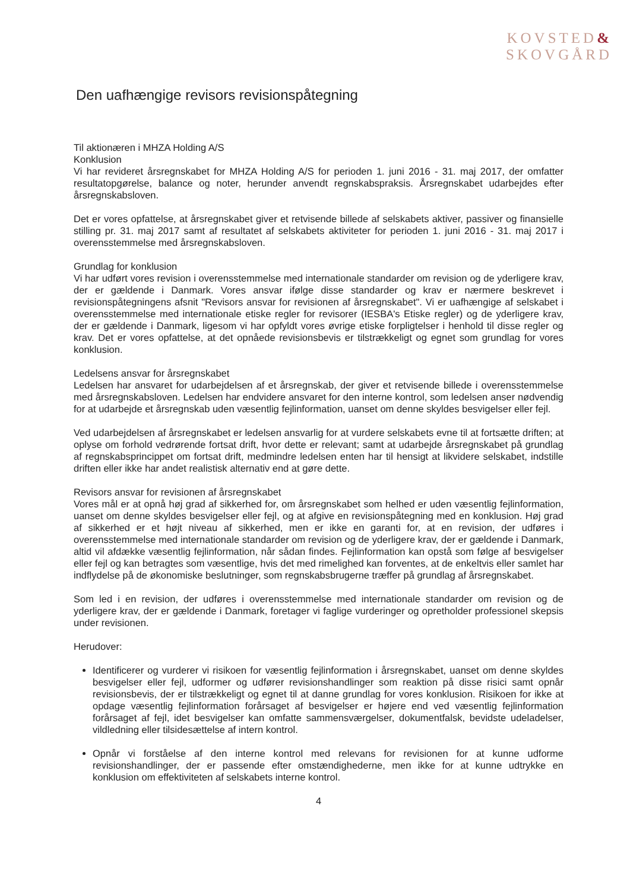KOVSTED&
SKOVGÅRD
Den uafhængige revisors revisionspåtegning
Til aktionæren i MHZA Holding A/S
Konklusion
Vi har revideret årsregnskabet for MHZA Holding A/S for perioden 1. juni 2016 - 31. maj 2017, der omfatter resultatopgørelse, balance og noter, herunder anvendt regnskabspraksis. Årsregnskabet udarbejdes efter årsregnskabsloven.
Det er vores opfattelse, at årsregnskabet giver et retvisende billede af selskabets aktiver, passiver og finansielle stilling pr. 31. maj 2017 samt af resultatet af selskabets aktiviteter for perioden 1. juni 2016 - 31. maj 2017 i overensstemmelse med årsregnskabsloven.
Grundlag for konklusion
Vi har udført vores revision i overensstemmelse med internationale standarder om revision og de yderligere krav, der er gældende i Danmark. Vores ansvar ifølge disse standarder og krav er nærmere beskrevet i revisionspåtegningens afsnit "Revisors ansvar for revisionen af årsregnskabet". Vi er uafhængige af selskabet i overensstemmelse med internationale etiske regler for revisorer (IESBA's Etiske regler) og de yderligere krav, der er gældende i Danmark, ligesom vi har opfyldt vores øvrige etiske forpligtelser i henhold til disse regler og krav. Det er vores opfattelse, at det opnåede revisionsbevis er tilstrækkeligt og egnet som grundlag for vores konklusion.
Ledelsens ansvar for årsregnskabet
Ledelsen har ansvaret for udarbejdelsen af et årsregnskab, der giver et retvisende billede i overensstemmelse med årsregnskabsloven. Ledelsen har endvidere ansvaret for den interne kontrol, som ledelsen anser nødvendig for at udarbejde et årsregnskab uden væsentlig fejlinformation, uanset om denne skyldes besvigelser eller fejl.
Ved udarbejdelsen af årsregnskabet er ledelsen ansvarlig for at vurdere selskabets evne til at fortsætte driften; at oplyse om forhold vedrørende fortsat drift, hvor dette er relevant; samt at udarbejde årsregnskabet på grundlag af regnskabsprincippet om fortsat drift, medmindre ledelsen enten har til hensigt at likvidere selskabet, indstille driften eller ikke har andet realistisk alternativ end at gøre dette.
Revisors ansvar for revisionen af årsregnskabet
Vores mål er at opnå høj grad af sikkerhed for, om årsregnskabet som helhed er uden væsentlig fejlinformation, uanset om denne skyldes besvigelser eller fejl, og at afgive en revisionspåtegning med en konklusion. Høj grad af sikkerhed er et højt niveau af sikkerhed, men er ikke en garanti for, at en revision, der udføres i overensstemmelse med internationale standarder om revision og de yderligere krav, der er gældende i Danmark, altid vil afdække væsentlig fejlinformation, når sådan findes. Fejlinformation kan opstå som følge af besvigelser eller fejl og kan betragtes som væsentlige, hvis det med rimelighed kan forventes, at de enkeltvis eller samlet har indflydelse på de økonomiske beslutninger, som regnskabsbrugerne træffer på grundlag af årsregnskabet.
Som led i en revision, der udføres i overensstemmelse med internationale standarder om revision og de yderligere krav, der er gældende i Danmark, foretager vi faglige vurderinger og opretholder professionel skepsis under revisionen.
Herudover:
Identificerer og vurderer vi risikoen for væsentlig fejlinformation i årsregnskabet, uanset om denne skyldes besvigelser eller fejl, udformer og udfører revisionshandlinger som reaktion på disse risici samt opnår revisionsbevis, der er tilstrækkeligt og egnet til at danne grundlag for vores konklusion. Risikoen for ikke at opdage væsentlig fejlinformation forårsaget af besvigelser er højere end ved væsentlig fejlinformation forårsaget af fejl, idet besvigelser kan omfatte sammensværgelser, dokumentfalsk, bevidste udeladelser, vildledning eller tilsidesættelse af intern kontrol.
Opnår vi forståelse af den interne kontrol med relevans for revisionen for at kunne udforme revisionshandlinger, der er passende efter omstændighederne, men ikke for at kunne udtrykke en konklusion om effektiviteten af selskabets interne kontrol.
4